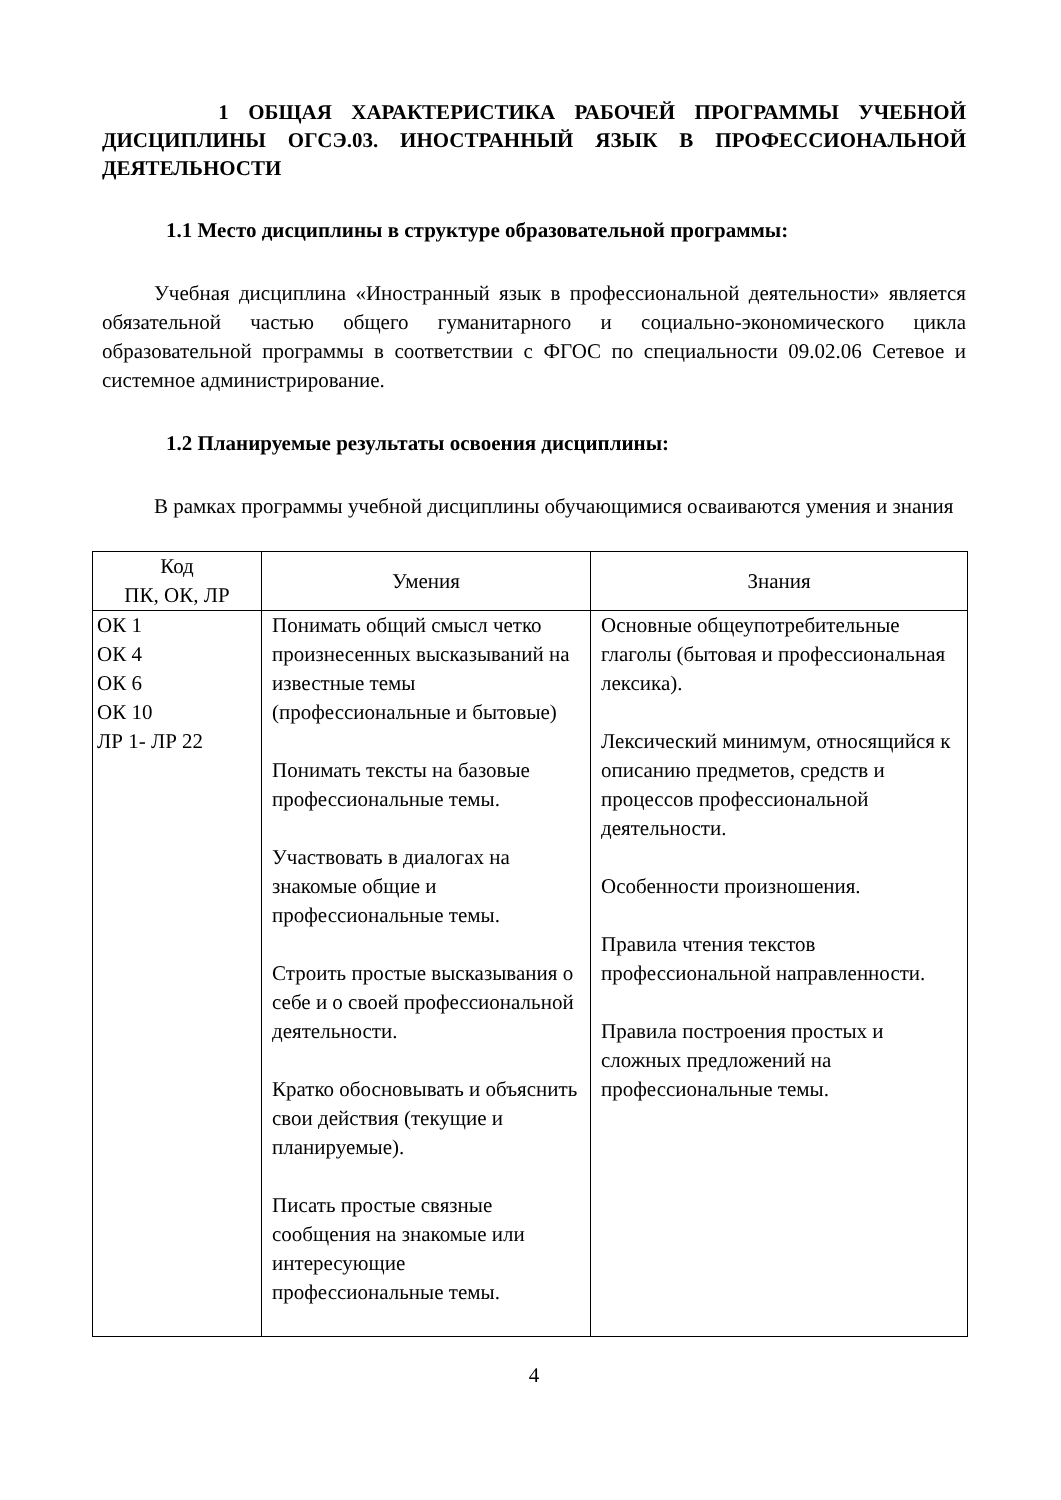1 ОБЩАЯ ХАРАКТЕРИСТИКА РАБОЧЕЙ ПРОГРАММЫ УЧЕБНОЙ ДИСЦИПЛИНЫ ОГСЭ.03. ИНОСТРАННЫЙ ЯЗЫК В ПРОФЕССИОНАЛЬНОЙ ДЕЯТЕЛЬНОСТИ
1.1 Место дисциплины в структуре образовательной программы:
Учебная дисциплина «Иностранный язык в профессиональной деятельности» является обязательной частью общего гуманитарного и социально-экономического цикла образовательной программы в соответствии с ФГОС по специальности 09.02.06 Сетевое и системное администрирование.
1.2 Планируемые результаты освоения дисциплины:
В рамках программы учебной дисциплины обучающимися осваиваются умения и знания
| Код ПК, ОК, ЛР | Умения | Знания |
| --- | --- | --- |
| ОК 1 ОК 4 ОК 6 ОК 10 ЛР 1- ЛР 22 | Понимать общий смысл четко произнесенных высказываний на известные темы (профессиональные и бытовые) Понимать тексты на базовые профессиональные темы. Участвовать в диалогах на знакомые общие и профессиональные темы. Строить простые высказывания о себе и о своей профессиональной деятельности. Кратко обосновывать и объяснить свои действия (текущие и планируемые). Писать простые связные сообщения на знакомые или интересующие профессиональные темы. | Основные общеупотребительные глаголы (бытовая и профессиональная лексика). Лексический минимум, относящийся к описанию предметов, средств и процессов профессиональной деятельности. Особенности произношения. Правила чтения текстов профессиональной направленности. Правила построения простых и сложных предложений на профессиональные темы. |
4